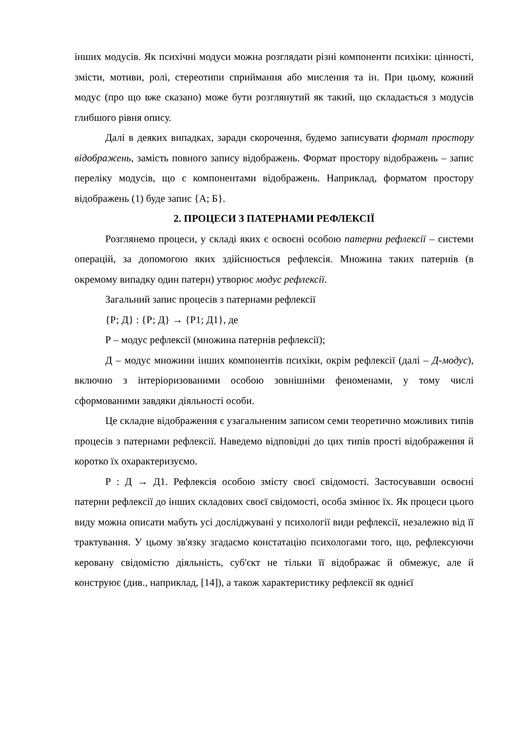інших модусів. Як психічні модуси можна розглядати різні компоненти психіки: цінності, змісти, мотиви, ролі, стереотипи сприймання або мислення та ін. При цьому, кожний модус (про що вже сказано) може бути розглянутий як такий, що складається з модусів глибшого рівня опису.
Далі в деяких випадках, заради скорочення, будемо записувати формат простору відображень, замість повного запису відображень. Формат простору відображень – запис переліку модусів, що є компонентами відображень. Наприклад, форматом простору відображень (1) буде запис {А; Б}.
2. ПРОЦЕСИ З ПАТЕРНАМИ РЕФЛЕКСІЇ
Розглянемо процеси, у складі яких є освоєні особою патерни рефлексії – системи операцій, за допомогою яких здійснюється рефлексія. Множина таких патернів (в окремому випадку один патерн) утворює модус рефлексії.
Загальний запис процесів з патернами рефлексії
{Р; Д} : {Р; Д} → {Р1; Д1}, де
Р – модус рефлексії (множина патернів рефлексії);
Д – модус множини інших компонентів психіки, окрім рефлексії (далі – Д-модус), включно з інтеріоризованими особою зовнішніми феноменами, у тому числі сформованими завдяки діяльності особи.
Це складне відображення є узагальненим записом семи теоретично можливих типів процесів з патернами рефлексії. Наведемо відповідні до цих типів прості відображення й коротко їх охарактеризуємо.
Р : Д → Д1. Рефлексія особою змісту своєї свідомості. Застосувавши освоєні патерни рефлексії до інших складових своєї свідомості, особа змінює їх. Як процеси цього виду можна описати мабуть усі досліджувані у психології види рефлексії, незалежно від її трактування. У цьому зв'язку згадаємо констатацію психологами того, що, рефлексуючи керовану свідомістю діяльність, суб'єкт не тільки її відображає й обмежує, але й конструює (див., наприклад, [14]), а також характеристику рефлексії як однієї